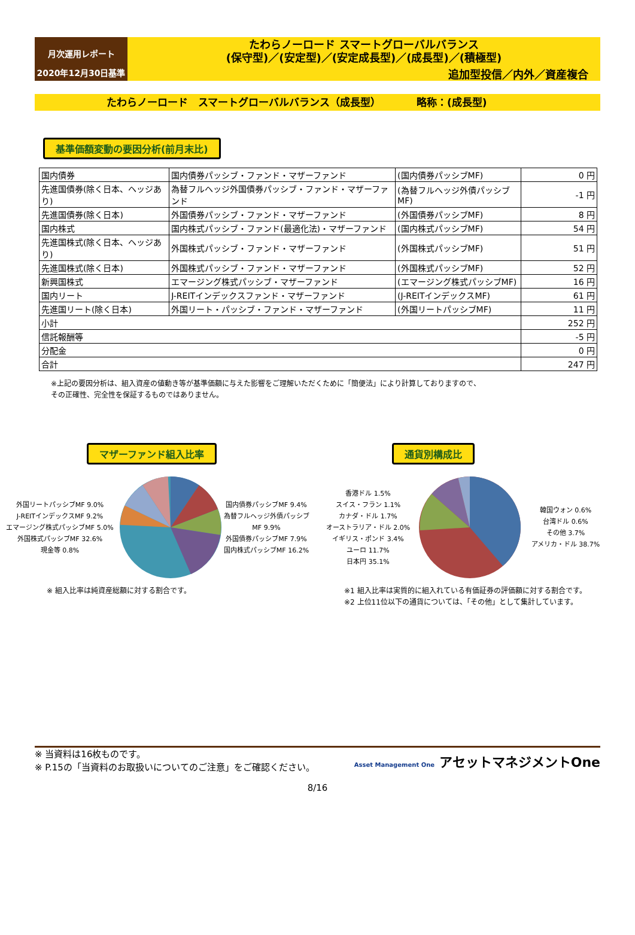月次運用レポート
2020年12月30日基準
たわらノーロード スマートグローバルバランス
(保守型)／(安定型)／(安定成長型)／(成長型)／(積極型)
追加型投信／内外／資産複合
たわらノーロード　スマートグローバルバランス（成長型）　　　　略称：(成長型)
基準価額変動の要因分析(前月末比)
| 国内債券 | 国内債券パッシブ・ファンド・マザーファンド | (国内債券パッシブMF) | 0 円 |
| 先進国債券(除く日本、ヘッジあり) | 為替フルヘッジ外国債券パッシブ・ファンド・マザーファンド | (為替フルヘッジ外債パッシブMF) | -1 円 |
| 先進国債券(除く日本) | 外国債券パッシブ・ファンド・マザーファンド | (外国債券パッシブMF) | 8 円 |
| 国内株式 | 国内株式パッシブ・ファンド(最適化法)・マザーファンド | (国内株式パッシブMF) | 54 円 |
| 先進国株式(除く日本、ヘッジあり) | 外国株式パッシブ・ファンド・マザーファンド | (外国株式パッシブMF) | 51 円 |
| 先進国株式(除く日本) | 外国株式パッシブ・ファンド・マザーファンド | (外国株式パッシブMF) | 52 円 |
| 新興国株式 | エマージング株式パッシブ・マザーファンド | (エマージング株式パッシブMF) | 16 円 |
| 国内リート | J-REITインデックスファンド・マザーファンド | (J-REITインデックスMF) | 61 円 |
| 先進国リート(除く日本) | 外国リート・パッシブ・ファンド・マザーファンド | (外国リートパッシブMF) | 11 円 |
| 小計 | | | 252 円 |
| 信託報酬等 | | | -5 円 |
| 分配金 | | | 0 円 |
| 合計 | | | 247 円 |
※上記の要因分析は、組入資産の値動き等が基準価額に与えた影響をご理解いただくために「簡便法」により計算しておりますので、
その正確性、完全性を保証するものではありません。
マザーファンド組入比率
外国リートパッシブMF 9.0%
J-REITインデックスMF 9.2%
エマージング株式パッシブMF 5.0%
外国株式パッシブMF 32.6%
現金等 0.8%
国内債券パッシブMF 9.4%
為替フルヘッジ外債パッシブMF 9.9%
外国債券パッシブMF 7.9%
国内株式パッシブMF 16.2%
※ 組入比率は純資産総額に対する割合です。
通貨別構成比
香港ドル 1.5%
スイス・フラン 1.1%
カナダ・ドル 1.7%
オーストラリア・ドル 2.0%
イギリス・ポンド 3.4%
ユーロ 11.7%
日本円 35.1%
韓国ウォン 0.6%
台湾ドル 0.6%
その他 3.7%
アメリカ・ドル 38.7%
※1 組入比率は実質的に組入れている有価証券の評価額に対する割合です。
※2 上位11位以下の通貨については、「その他」として集計しています。
※ 当資料は16枚ものです。
※ P.15の「当資料のお取扱いについてのご注意」をご確認ください。
Asset Management One アセットマネジメントOne
8/16